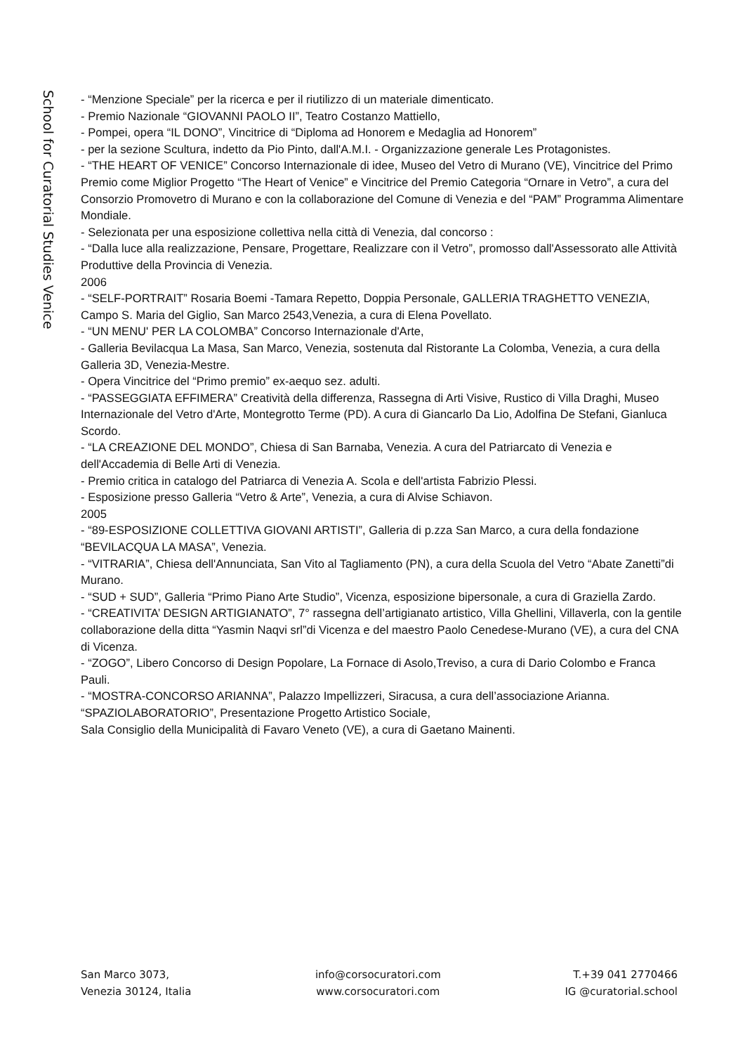School for Curatorial Studies Venice
- “Menzione Speciale” per la ricerca e per il riutilizzo di un materiale dimenticato.
- Premio Nazionale “GIOVANNI PAOLO II”, Teatro Costanzo Mattiello,
- Pompei, opera “IL DONO”, Vincitrice di “Diploma ad Honorem e Medaglia ad Honorem”
- per la sezione Scultura, indetto da Pio Pinto, dall'A.M.I. - Organizzazione generale Les Protagonistes.
- “THE HEART OF VENICE” Concorso Internazionale di idee, Museo del Vetro di Murano (VE), Vincitrice del Primo Premio come Miglior Progetto “The Heart of Venice” e Vincitrice del Premio Categoria “Ornare in Vetro”, a cura del Consorzio Promovetro di Murano e con la collaborazione del Comune di Venezia e del “PAM” Programma Alimentare Mondiale.
- Selezionata per una esposizione collettiva nella città di Venezia, dal concorso :
- “Dalla luce alla realizzazione, Pensare, Progettare, Realizzare con il Vetro”, promosso dall'Assessorato alle Attività Produttive della Provincia di Venezia.
2006
- “SELF-PORTRAIT” Rosaria Boemi -Tamara Repetto, Doppia Personale, GALLERIA TRAGHETTO VENEZIA, Campo S. Maria del Giglio, San Marco 2543,Venezia, a cura di Elena Povellato.
- “UN MENU' PER LA COLOMBA” Concorso Internazionale d'Arte,
- Galleria Bevilacqua La Masa, San Marco, Venezia, sostenuta dal Ristorante La Colomba, Venezia, a cura della Galleria 3D, Venezia-Mestre.
- Opera Vincitrice del “Primo premio” ex-aequo sez. adulti.
- “PASSEGGIATA EFFIMERA” Creatività della differenza, Rassegna di Arti Visive, Rustico di Villa Draghi, Museo Internazionale del Vetro d'Arte, Montegrotto Terme (PD). A cura di Giancarlo Da Lio, Adolfina De Stefani, Gianluca Scordo.
- “LA CREAZIONE DEL MONDO”, Chiesa di San Barnaba, Venezia. A cura del Patriarcato di Venezia e dell'Accademia di Belle Arti di Venezia.
- Premio critica in catalogo del Patriarca di Venezia A. Scola e dell'artista Fabrizio Plessi.
- Esposizione presso Galleria “Vetro & Arte”, Venezia, a cura di Alvise Schiavon.
2005
- “89-ESPOSIZIONE COLLETTIVA GIOVANI ARTISTI”, Galleria di p.zza San Marco, a cura della fondazione “BEVILACQUA LA MASA”, Venezia.
- “VITRARIA”, Chiesa dell'Annunciata, San Vito al Tagliamento (PN), a cura della Scuola del Vetro “Abate Zanetti”di Murano.
- “SUD + SUD”, Galleria “Primo Piano Arte Studio”, Vicenza, esposizione bipersonale, a cura di Graziella Zardo.
- “CREATIVITA’ DESIGN ARTIGIANATO”, 7° rassegna dell’artigianato artistico, Villa Ghellini, Villaverla, con la gentile collaborazione della ditta “Yasmin Naqvi srl”di Vicenza e del maestro Paolo Cenedese-Murano (VE), a cura del CNA di Vicenza.
- “ZOGO”, Libero Concorso di Design Popolare, La Fornace di Asolo,Treviso, a cura di Dario Colombo e Franca Pauli.
- “MOSTRA-CONCORSO ARIANNA”, Palazzo Impellizzeri, Siracusa, a cura dell’associazione Arianna. “SPAZIOLABORATORIO”, Presentazione Progetto Artistico Sociale,
Sala Consiglio della Municipalità di Favaro Veneto (VE), a cura di Gaetano Mainenti.
San Marco 3073,
Venezia 30124, Italia
info@corsocuratori.com
www.corsocuratori.com
T.+39 041 2770466
IG @curatorial.school